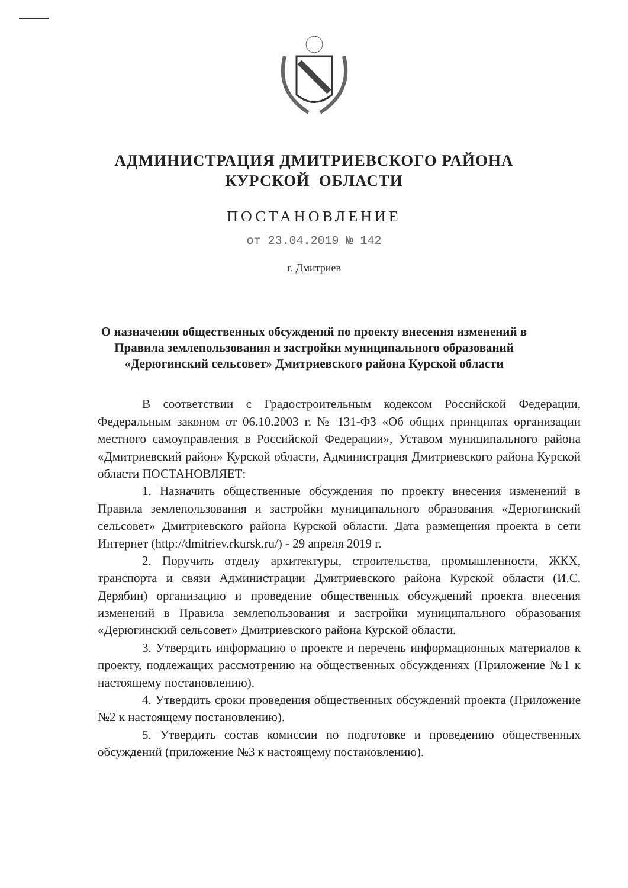АДМИНИСТРАЦИЯ ДМИТРИЕВСКОГО РАЙОНА
КУРСКОЙ ОБЛАСТИ
ПОСТАНОВЛЕНИЕ
от 23.04.2019 № 142
г. Дмитриев
О назначении общественных обсуждений по проекту внесения изменений в Правила землепользования и застройки муниципального образований «Дерюгинский сельсовет» Дмитриевского района Курской области
В соответствии с Градостроительным кодексом Российской Федерации, Федеральным законом от 06.10.2003 г. № 131-ФЗ «Об общих принципах организации местного самоуправления в Российской Федерации», Уставом муниципального района «Дмитриевский район» Курской области, Администрация Дмитриевского района Курской области ПОСТАНОВЛЯЕТ:
1. Назначить общественные обсуждения по проекту внесения изменений в Правила землепользования и застройки муниципального образования «Дерюгинский сельсовет» Дмитриевского района Курской области. Дата размещения проекта в сети Интернет (http://dmitriev.rkursk.ru/) - 29 апреля 2019 г.
2. Поручить отделу архитектуры, строительства, промышленности, ЖКХ, транспорта и связи Администрации Дмитриевского района Курской области (И.С. Дерябин) организацию и проведение общественных обсуждений проекта внесения изменений в Правила землепользования и застройки муниципального образования «Дерюгинский сельсовет» Дмитриевского района Курской области.
3. Утвердить информацию о проекте и перечень информационных материалов к проекту, подлежащих рассмотрению на общественных обсуждениях (Приложение №1 к настоящему постановлению).
4. Утвердить сроки проведения общественных обсуждений проекта (Приложение №2 к настоящему постановлению).
5. Утвердить состав комиссии по подготовке и проведению общественных обсуждений (приложение №3 к настоящему постановлению).